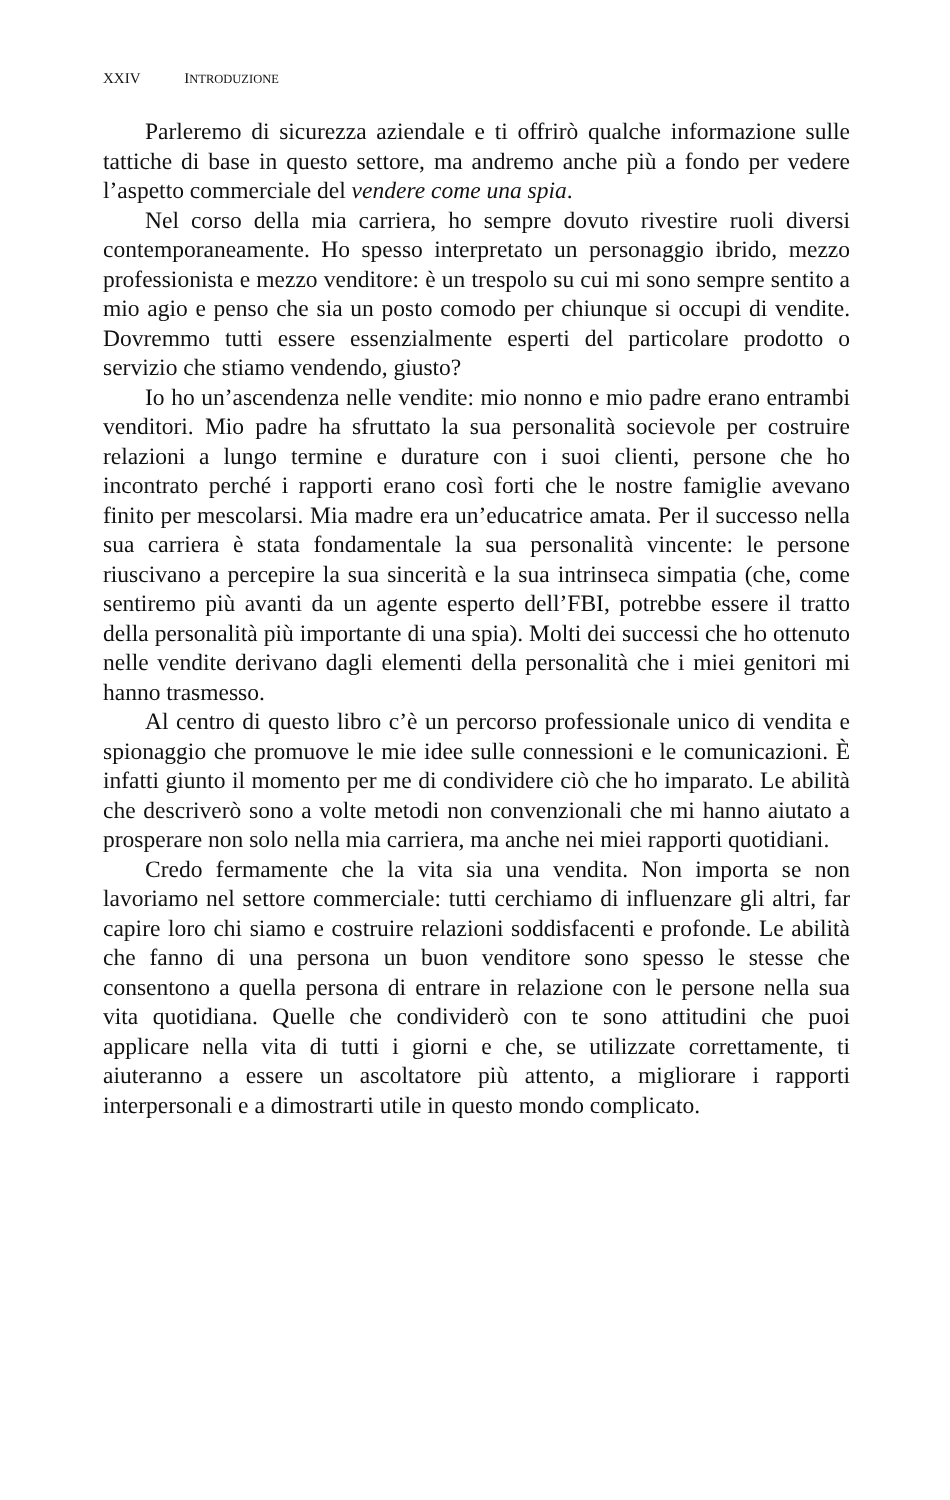XXIV INTRODUZIONE
Parleremo di sicurezza aziendale e ti offrirò qualche informazione sulle tattiche di base in questo settore, ma andremo anche più a fondo per vedere l’aspetto commerciale del vendere come una spia.
Nel corso della mia carriera, ho sempre dovuto rivestire ruoli diversi contemporaneamente. Ho spesso interpretato un personaggio ibrido, mezzo professionista e mezzo venditore: è un trespolo su cui mi sono sempre sentito a mio agio e penso che sia un posto comodo per chiunque si occupi di vendite. Dovremmo tutti essere essenzialmente esperti del particolare prodotto o servizio che stiamo vendendo, giusto?
Io ho un’ascendenza nelle vendite: mio nonno e mio padre erano entrambi venditori. Mio padre ha sfruttato la sua personalità socievole per costruire relazioni a lungo termine e durature con i suoi clienti, persone che ho incontrato perché i rapporti erano così forti che le nostre famiglie avevano finito per mescolarsi. Mia madre era un’educatrice amata. Per il successo nella sua carriera è stata fondamentale la sua personalità vincente: le persone riuscivano a percepire la sua sincerità e la sua intrinseca simpatia (che, come sentiremo più avanti da un agente esperto dell’FBI, potrebbe essere il tratto della personalità più importante di una spia). Molti dei successi che ho ottenuto nelle vendite derivano dagli elementi della personalità che i miei genitori mi hanno trasmesso.
Al centro di questo libro c’è un percorso professionale unico di vendita e spionaggio che promuove le mie idee sulle connessioni e le comunicazioni. È infatti giunto il momento per me di condividere ciò che ho imparato. Le abilità che descriverò sono a volte metodi non convenzionali che mi hanno aiutato a prosperare non solo nella mia carriera, ma anche nei miei rapporti quotidiani.
Credo fermamente che la vita sia una vendita. Non importa se non lavoriamo nel settore commerciale: tutti cerchiamo di influenzare gli altri, far capire loro chi siamo e costruire relazioni soddisfacenti e profonde. Le abilità che fanno di una persona un buon venditore sono spesso le stesse che consentono a quella persona di entrare in relazione con le persone nella sua vita quotidiana. Quelle che condividerò con te sono attitudini che puoi applicare nella vita di tutti i giorni e che, se utilizzate correttamente, ti aiuteranno a essere un ascoltatore più attento, a migliorare i rapporti interpersonali e a dimostrarti utile in questo mondo complicato.